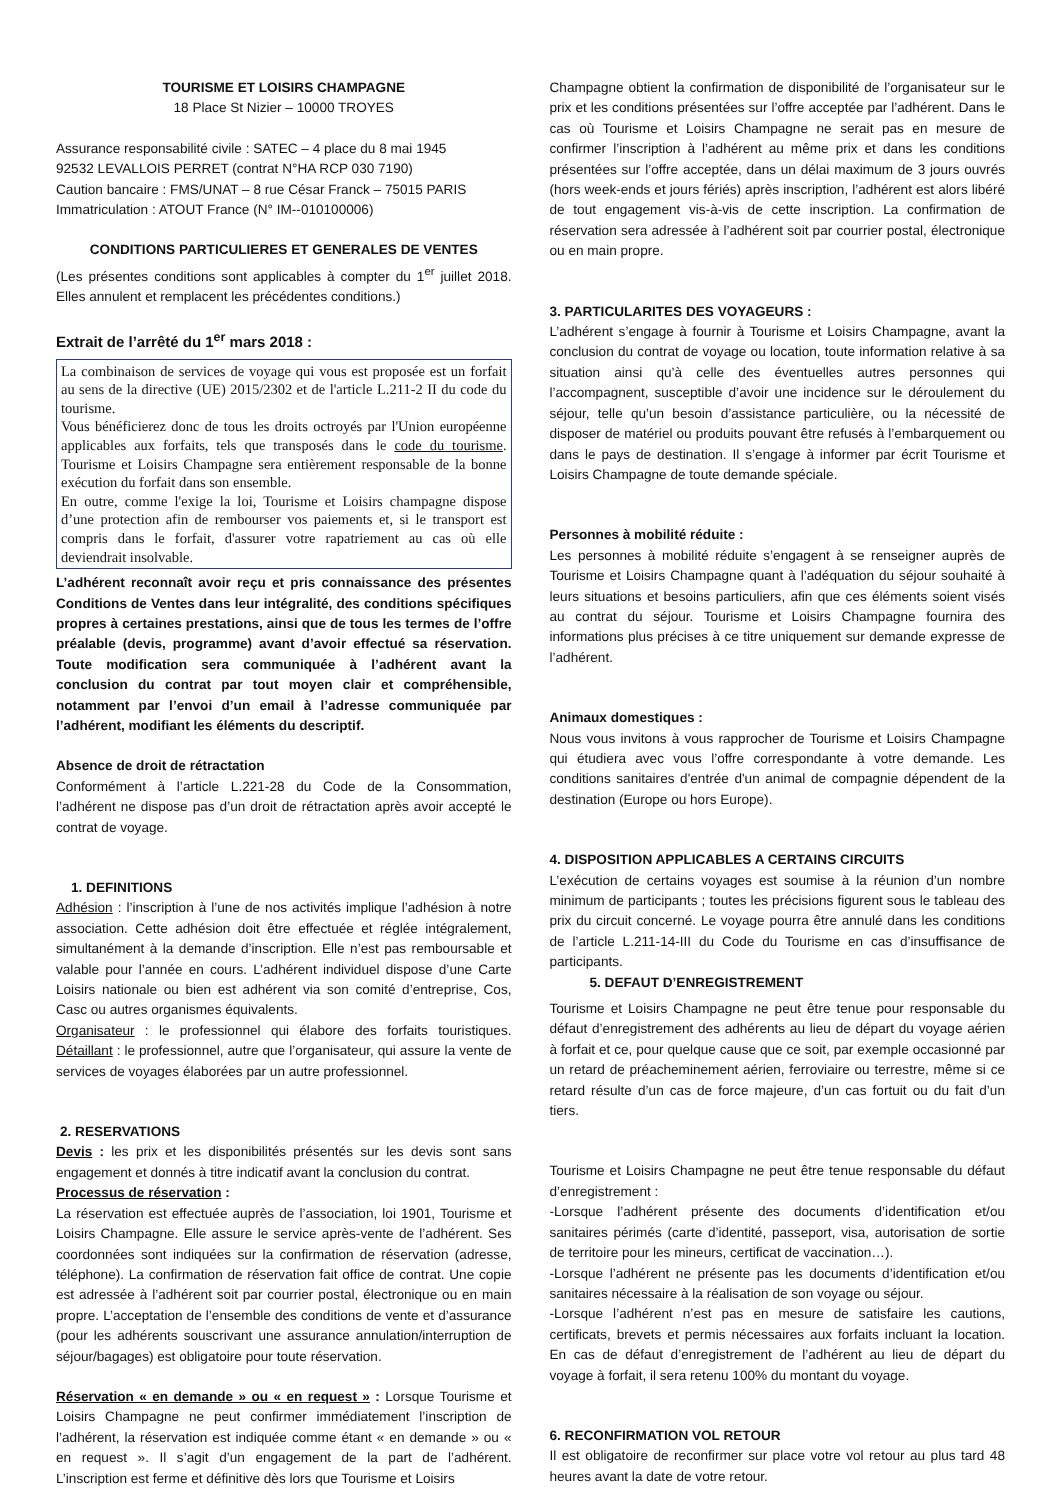TOURISME ET LOISIRS CHAMPAGNE
18 Place St Nizier – 10000 TROYES
Assurance responsabilité civile : SATEC – 4 place du 8 mai 1945
92532 LEVALLOIS PERRET (contrat N°HA RCP 030 7190)
Caution bancaire : FMS/UNAT – 8 rue César Franck – 75015 PARIS
Immatriculation : ATOUT France (N° IM--010100006)
CONDITIONS PARTICULIERES ET GENERALES DE VENTES
(Les présentes conditions sont applicables à compter du 1<sup>er</sup> juillet 2018. Elles annulent et remplacent les précédentes conditions.)
Extrait de l’arrêté du 1<sup>er</sup> mars 2018 :
La combinaison de services de voyage qui vous est proposée est un forfait au sens de la directive (UE) 2015/2302 et de l'article L.211-2 II du code du tourisme.
Vous bénéficierez donc de tous les droits octroyés par l'Union européenne applicables aux forfaits, tels que transposés dans le code du tourisme. Tourisme et Loisirs Champagne sera entièrement responsable de la bonne exécution du forfait dans son ensemble.
En outre, comme l'exige la loi, Tourisme et Loisirs champagne dispose d’une protection afin de rembourser vos paiements et, si le transport est compris dans le forfait, d'assurer votre rapatriement au cas où elle deviendrait insolvable.
L’adhérent reconnaît avoir reçu et pris connaissance des présentes Conditions de Ventes dans leur intégralité, des conditions spécifiques propres à certaines prestations, ainsi que de tous les termes de l’offre préalable (devis, programme) avant d’avoir effectué sa réservation. Toute modification sera communiquée à l’adhérent avant la conclusion du contrat par tout moyen clair et compréhensible, notamment par l’envoi d’un email à l’adresse communiquée par l’adhérent, modifiant les éléments du descriptif.
Absence de droit de rétractation
Conformément à l’article L.221-28 du Code de la Consommation, l’adhérent ne dispose pas d’un droit de rétractation après avoir accepté le contrat de voyage.
1. DEFINITIONS
Adhésion : l’inscription à l’une de nos activités implique l’adhésion à notre association. Cette adhésion doit être effectuée et réglée intégralement, simultanément à la demande d’inscription. Elle n’est pas remboursable et valable pour l’année en cours. L’adhérent individuel dispose d’une Carte Loisirs nationale ou bien est adhérent via son comité d’entreprise, Cos, Casc ou autres organismes équivalents.
Organisateur : le professionnel qui élabore des forfaits touristiques. Détaillant : le professionnel, autre que l’organisateur, qui assure la vente de services de voyages élaborées par un autre professionnel.
2. RESERVATIONS
Devis : les prix et les disponibilités présentés sur les devis sont sans engagement et donnés à titre indicatif avant la conclusion du contrat.
Processus de réservation :
La réservation est effectuée auprès de l’association, loi 1901, Tourisme et Loisirs Champagne. Elle assure le service après-vente de l’adhérent. Ses coordonnées sont indiquées sur la confirmation de réservation (adresse, téléphone). La confirmation de réservation fait office de contrat. Une copie est adressée à l’adhérent soit par courrier postal, électronique ou en main propre. L’acceptation de l’ensemble des conditions de vente et d’assurance (pour les adhérents souscrivant une assurance annulation/interruption de séjour/bagages) est obligatoire pour toute réservation.
Réservation « en demande » ou « en request » : Lorsque Tourisme et Loisirs Champagne ne peut confirmer immédiatement l’inscription de l’adhérent, la réservation est indiquée comme étant « en demande » ou « en request ». Il s’agit d’un engagement de la part de l’adhérent. L’inscription est ferme et définitive dès lors que Tourisme et Loisirs
Champagne obtient la confirmation de disponibilité de l’organisateur sur le prix et les conditions présentées sur l’offre acceptée par l’adhérent. Dans le cas où Tourisme et Loisirs Champagne ne serait pas en mesure de confirmer l’inscription à l’adhérent au même prix et dans les conditions présentées sur l’offre acceptée, dans un délai maximum de 3 jours ouvrés (hors week-ends et jours fériés) après inscription, l’adhérent est alors libéré de tout engagement vis-à-vis de cette inscription. La confirmation de réservation sera adressée à l’adhérent soit par courrier postal, électronique ou en main propre.
3. PARTICULARITES DES VOYAGEURS :
L’adhérent s’engage à fournir à Tourisme et Loisirs Champagne, avant la conclusion du contrat de voyage ou location, toute information relative à sa situation ainsi qu’à celle des éventuelles autres personnes qui l’accompagnent, susceptible d’avoir une incidence sur le déroulement du séjour, telle qu’un besoin d’assistance particulière, ou la nécessité de disposer de matériel ou produits pouvant être refusés à l’embarquement ou dans le pays de destination. Il s’engage à informer par écrit Tourisme et Loisirs Champagne de toute demande spéciale.
Personnes à mobilité réduite :
Les personnes à mobilité réduite s’engagent à se renseigner auprès de Tourisme et Loisirs Champagne quant à l’adéquation du séjour souhaité à leurs situations et besoins particuliers, afin que ces éléments soient visés au contrat du séjour. Tourisme et Loisirs Champagne fournira des informations plus précises à ce titre uniquement sur demande expresse de l’adhérent.
Animaux domestiques :
Nous vous invitons à vous rapprocher de Tourisme et Loisirs Champagne qui étudiera avec vous l’offre correspondante à votre demande. Les conditions sanitaires d'entrée d'un animal de compagnie dépendent de la destination (Europe ou hors Europe).
4. DISPOSITION APPLICABLES A CERTAINS CIRCUITS
L’exécution de certains voyages est soumise à la réunion d’un nombre minimum de participants ; toutes les précisions figurent sous le tableau des prix du circuit concerné. Le voyage pourra être annulé dans les conditions de l’article L.211-14-III du Code du Tourisme en cas d’insuffisance de participants.
5. DEFAUT D’ENREGISTREMENT
Tourisme et Loisirs Champagne ne peut être tenue pour responsable du défaut d’enregistrement des adhérents au lieu de départ du voyage aérien à forfait et ce, pour quelque cause que ce soit, par exemple occasionné par un retard de préacheminement aérien, ferroviaire ou terrestre, même si ce retard résulte d’un cas de force majeure, d’un cas fortuit ou du fait d’un tiers.
Tourisme et Loisirs Champagne ne peut être tenue responsable du défaut d’enregistrement :
-Lorsque l’adhérent présente des documents d’identification et/ou sanitaires périmés (carte d’identité, passeport, visa, autorisation de sortie de territoire pour les mineurs, certificat de vaccination…).
-Lorsque l’adhérent ne présente pas les documents d’identification et/ou sanitaires nécessaire à la réalisation de son voyage ou séjour.
-Lorsque l’adhérent n’est pas en mesure de satisfaire les cautions, certificats, brevets et permis nécessaires aux forfaits incluant la location. En cas de défaut d’enregistrement de l’adhérent au lieu de départ du voyage à forfait, il sera retenu 100% du montant du voyage.
6. RECONFIRMATION VOL RETOUR
Il est obligatoire de reconfirmer sur place votre vol retour au plus tard 48 heures avant la date de votre retour.